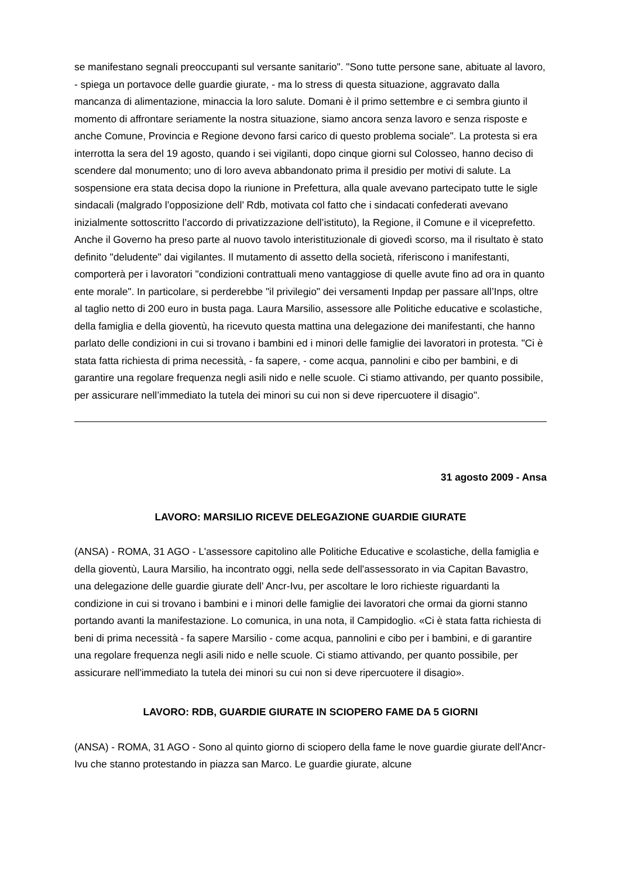se manifestano segnali preoccupanti sul versante sanitario". "Sono tutte persone sane, abituate al lavoro, - spiega un portavoce delle guardie giurate, - ma lo stress di questa situazione, aggravato dalla mancanza di alimentazione, minaccia la loro salute. Domani è il primo settembre e ci sembra giunto il momento di affrontare seriamente la nostra situazione, siamo ancora senza lavoro e senza risposte e anche Comune, Provincia e Regione devono farsi carico di questo problema sociale". La protesta si era interrotta la sera del 19 agosto, quando i sei vigilanti, dopo cinque giorni sul Colosseo, hanno deciso di scendere dal monumento; uno di loro aveva abbandonato prima il presidio per motivi di salute. La sospensione era stata decisa dopo la riunione in Prefettura, alla quale avevano partecipato tutte le sigle sindacali (malgrado l’opposizione dell’ Rdb, motivata col fatto che i sindacati confederati avevano inizialmente sottoscritto l’accordo di privatizzazione dell’istituto), la Regione, il Comune e il viceprefetto. Anche il Governo ha preso parte al nuovo tavolo interistituzionale di giovedì scorso, ma il risultato è stato definito "deludente" dai vigilantes. Il mutamento di assetto della società, riferiscono i manifestanti, comporterà per i lavoratori "condizioni contrattuali meno vantaggiose di quelle avute fino ad ora in quanto ente morale". In particolare, si perderebbe "il privilegio" dei versamenti Inpdap per passare all’Inps, oltre al taglio netto di 200 euro in busta paga. Laura Marsilio, assessore alle Politiche educative e scolastiche, della famiglia e della gioventù, ha ricevuto questa mattina una delegazione dei manifestanti, che hanno parlato delle condizioni in cui si trovano i bambini ed i minori delle famiglie dei lavoratori in protesta. "Ci è stata fatta richiesta di prima necessità, - fa sapere, - come acqua, pannolini e cibo per bambini, e di garantire una regolare frequenza negli asili nido e nelle scuole. Ci stiamo attivando, per quanto possibile, per assicurare nell’immediato la tutela dei minori su cui non si deve ripercuotere il disagio".
31 agosto 2009 - Ansa
LAVORO: MARSILIO RICEVE DELEGAZIONE GUARDIE GIURATE
(ANSA) - ROMA, 31 AGO - L'assessore capitolino alle Politiche Educative e scolastiche, della famiglia e della gioventù, Laura Marsilio, ha incontrato oggi, nella sede dell'assessorato in via Capitan Bavastro, una delegazione delle guardie giurate dell' Ancr-Ivu, per ascoltare le loro richieste riguardanti la condizione in cui si trovano i bambini e i minori delle famiglie dei lavoratori che ormai da giorni stanno portando avanti la manifestazione. Lo comunica, in una nota, il Campidoglio. «Ci è stata fatta richiesta di beni di prima necessità - fa sapere Marsilio - come acqua, pannolini e cibo per i bambini, e di garantire una regolare frequenza negli asili nido e nelle scuole. Ci stiamo attivando, per quanto possibile, per assicurare nell'immediato la tutela dei minori su cui non si deve ripercuotere il disagio».
LAVORO: RDB, GUARDIE GIURATE IN SCIOPERO FAME DA 5 GIORNI
(ANSA) - ROMA, 31 AGO - Sono al quinto giorno di sciopero della fame le nove guardie giurate dell'Ancr-Ivu che stanno protestando in piazza san Marco. Le guardie giurate, alcune